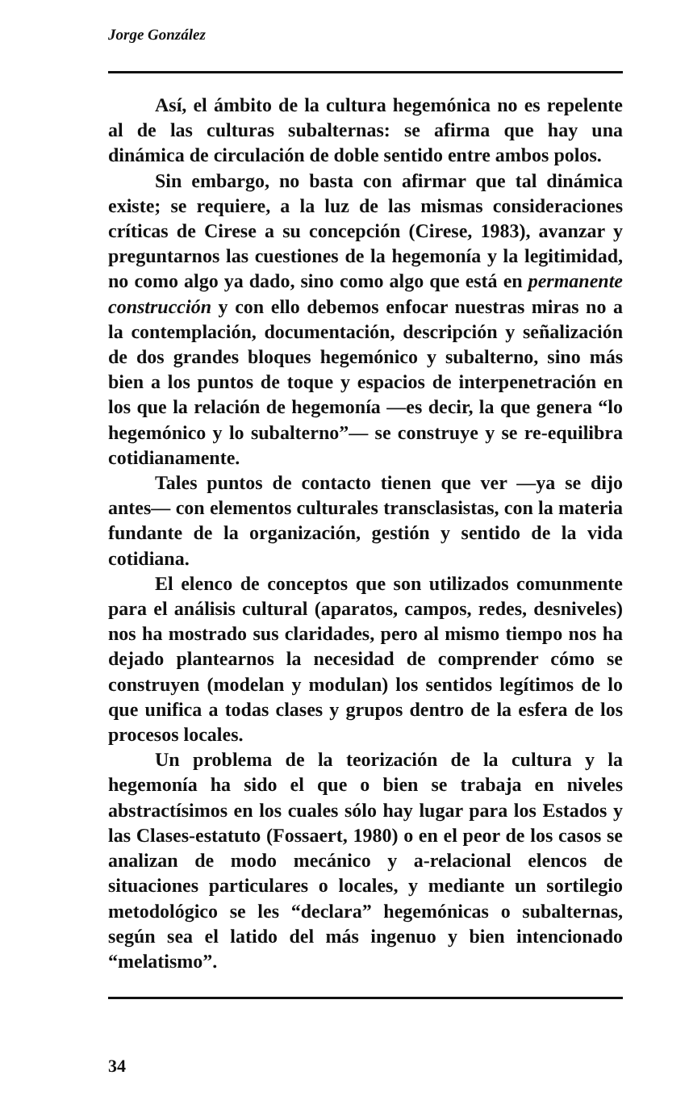Jorge González
Así, el ámbito de la cultura hegemónica no es repelente al de las culturas subalternas: se afirma que hay una dinámica de circulación de doble sentido entre ambos polos.
Sin embargo, no basta con afirmar que tal dinámica existe; se requiere, a la luz de las mismas consideraciones críticas de Cirese a su concepción (Cirese, 1983), avanzar y preguntarnos las cuestiones de la hegemonía y la legitimidad, no como algo ya dado, sino como algo que está en permanente construcción y con ello debemos enfocar nuestras miras no a la contemplación, documentación, descripción y señalización de dos grandes bloques hegemónico y subalterno, sino más bien a los puntos de toque y espacios de interpenetración en los que la relación de hegemonía —es decir, la que genera “lo hegemónico y lo subalterno”— se construye y se re-equilibra cotidianamente.
Tales puntos de contacto tienen que ver —ya se dijo antes— con elementos culturales transclasistas, con la materia fundante de la organización, gestión y sentido de la vida cotidiana.
El elenco de conceptos que son utilizados comunmente para el análisis cultural (aparatos, campos, redes, desniveles) nos ha mostrado sus claridades, pero al mismo tiempo nos ha dejado plantearnos la necesidad de comprender cómo se construyen (modelan y modulan) los sentidos legítimos de lo que unifica a todas clases y grupos dentro de la esfera de los procesos locales.
Un problema de la teorización de la cultura y la hegemonía ha sido el que o bien se trabaja en niveles abstractísimos en los cuales sólo hay lugar para los Estados y las Clases-estatuto (Fossaert, 1980) o en el peor de los casos se analizan de modo mecánico y a-relacional elencos de situaciones particulares o locales, y mediante un sortilegio metodológico se les “declara” hegemónicas o subalternas, según sea el latido del más ingenuo y bien intencionado “melatismo”.
34